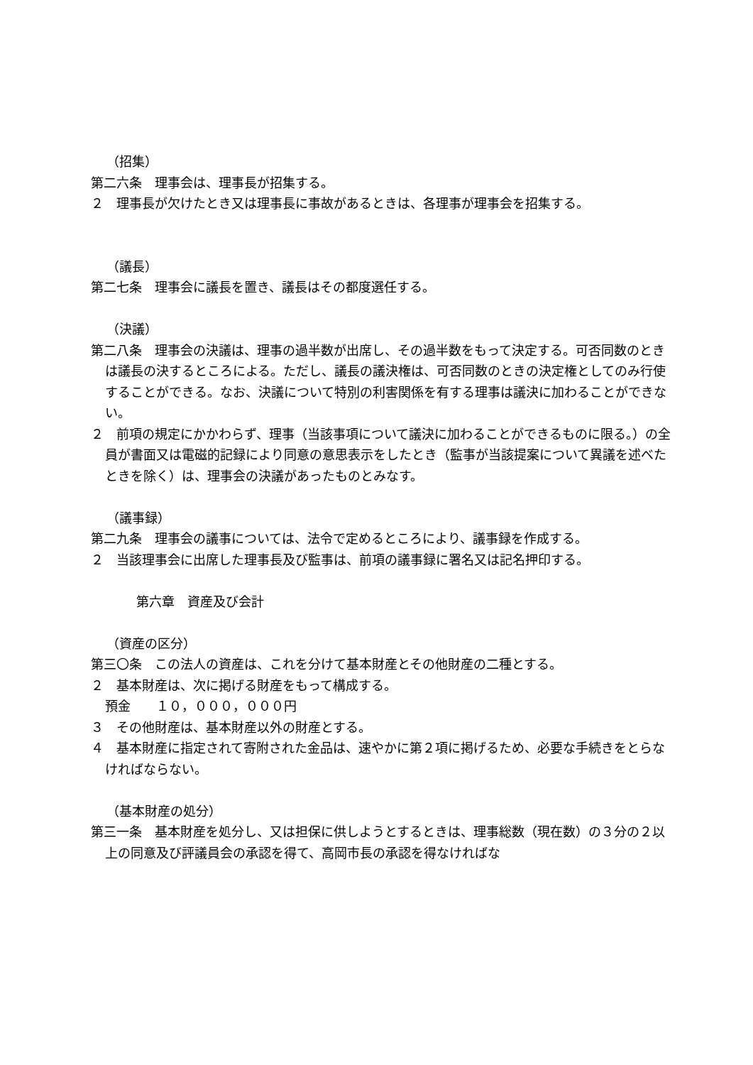（招集）
第二六条　理事会は、理事長が招集する。
２　理事長が欠けたとき又は理事長に事故があるときは、各理事が理事会を招集する。
（議長）
第二七条　理事会に議長を置き、議長はその都度選任する。
（決議）
第二八条　理事会の決議は、理事の過半数が出席し、その過半数をもって決定する。可否同数のときは議長の決するところによる。ただし、議長の議決権は、可否同数のときの決定権としてのみ行使することができる。なお、決議について特別の利害関係を有する理事は議決に加わることができない。
２　前項の規定にかかわらず、理事（当該事項について議決に加わることができるものに限る。）の全員が書面又は電磁的記録により同意の意思表示をしたとき（監事が当該提案について異議を述べたときを除く）は、理事会の決議があったものとみなす。
（議事録）
第二九条　理事会の議事については、法令で定めるところにより、議事録を作成する。
２　当該理事会に出席した理事長及び監事は、前項の議事録に署名又は記名押印する。
第六章　資産及び会計
（資産の区分）
第三〇条　この法人の資産は、これを分けて基本財産とその他財産の二種とする。
２　基本財産は、次に掲げる財産をもって構成する。
預金　　１０，０００，０００円
３　その他財産は、基本財産以外の財産とする。
４　基本財産に指定されて寄附された金品は、速やかに第２項に掲げるため、必要な手続きをとらなければならない。
（基本財産の処分）
第三一条　基本財産を処分し、又は担保に供しようとするときは、理事総数（現在数）の３分の２以上の同意及び評議員会の承認を得て、高岡市長の承認を得なければな